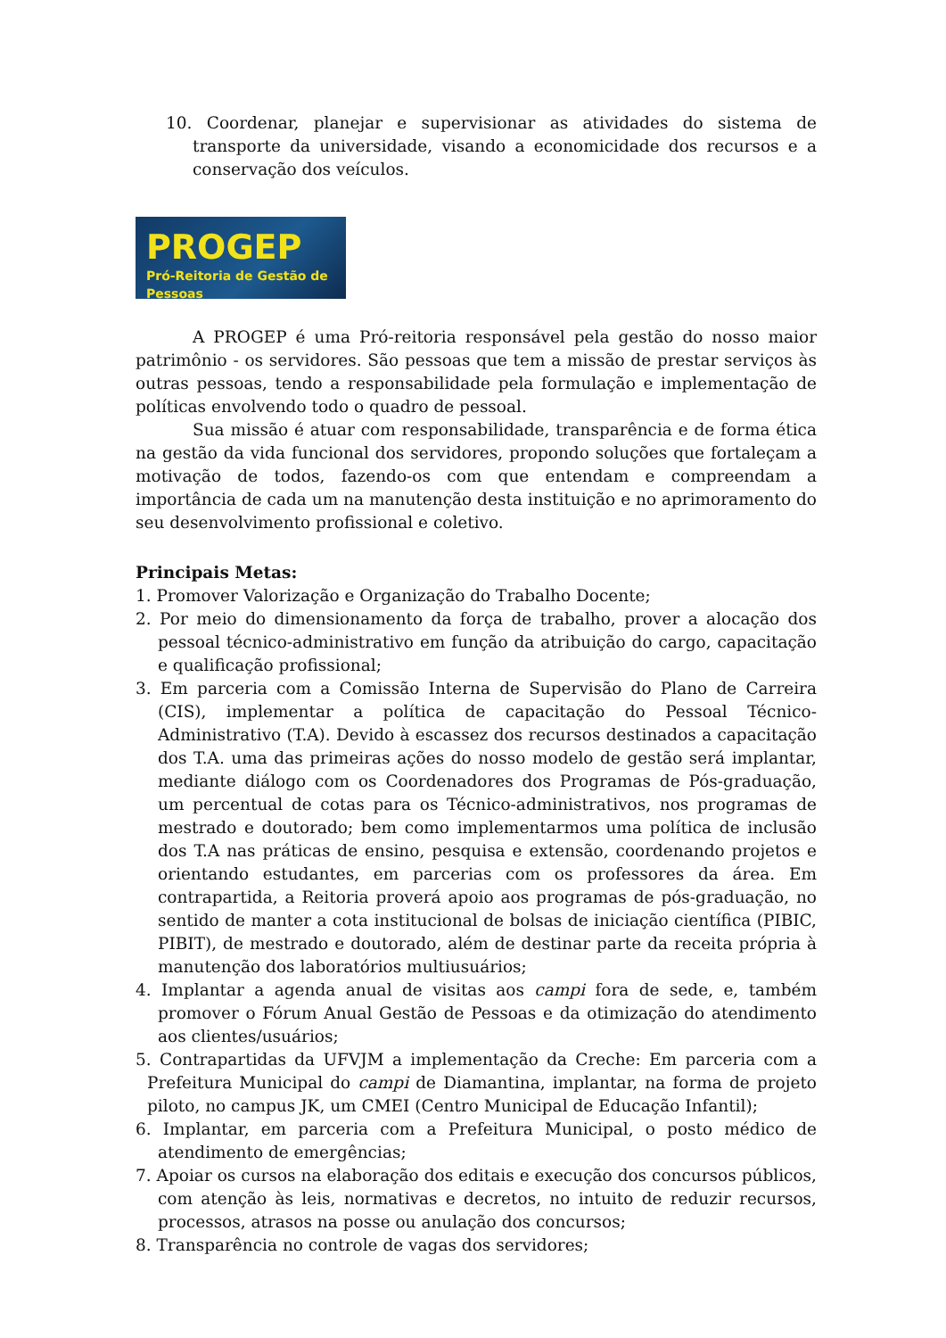10. Coordenar, planejar e supervisionar as atividades do sistema de transporte da universidade, visando a economicidade dos recursos e a conservação dos veículos.
PROGEP
Pró-Reitoria de Gestão de Pessoas
A PROGEP é uma Pró-reitoria responsável pela gestão do nosso maior patrimônio - os servidores. São pessoas que tem a missão de prestar serviços às outras pessoas, tendo a responsabilidade pela formulação e implementação de políticas envolvendo todo o quadro de pessoal.
Sua missão é atuar com responsabilidade, transparência e de forma ética na gestão da vida funcional dos servidores, propondo soluções que fortaleçam a motivação de todos, fazendo-os com que entendam e compreendam a importância de cada um na manutenção desta instituição e no aprimoramento do seu desenvolvimento profissional e coletivo.
Principais Metas:
1. Promover Valorização e Organização do Trabalho Docente;
2. Por meio do dimensionamento da força de trabalho, prover a alocação dos pessoal técnico-administrativo em função da atribuição do cargo, capacitação e qualificação profissional;
3. Em parceria com a Comissão Interna de Supervisão do Plano de Carreira (CIS), implementar a política de capacitação do Pessoal Técnico-Administrativo (T.A). Devido à escassez dos recursos destinados a capacitação dos T.A. uma das primeiras ações do nosso modelo de gestão será implantar, mediante diálogo com os Coordenadores dos Programas de Pós-graduação, um percentual de cotas para os Técnico-administrativos, nos programas de mestrado e doutorado; bem como implementarmos uma política de inclusão dos T.A nas práticas de ensino, pesquisa e extensão, coordenando projetos e orientando estudantes, em parcerias com os professores da área. Em contrapartida, a Reitoria proverá apoio aos programas de pós-graduação, no sentido de manter a cota institucional de bolsas de iniciação científica (PIBIC, PIBIT), de mestrado e doutorado, além de destinar parte da receita própria à manutenção dos laboratórios multiusuários;
4. Implantar a agenda anual de visitas aos campi fora de sede, e, também promover o Fórum Anual Gestão de Pessoas e da otimização do atendimento aos clientes/usuários;
5. Contrapartidas da UFVJM a implementação da Creche: Em parceria com a Prefeitura Municipal do campi de Diamantina, implantar, na forma de projeto piloto, no campus JK, um CMEI (Centro Municipal de Educação Infantil);
6. Implantar, em parceria com a Prefeitura Municipal, o posto médico de atendimento de emergências;
7. Apoiar os cursos na elaboração dos editais e execução dos concursos públicos, com atenção às leis, normativas e decretos, no intuito de reduzir recursos, processos, atrasos na posse ou anulação dos concursos;
8. Transparência no controle de vagas dos servidores;